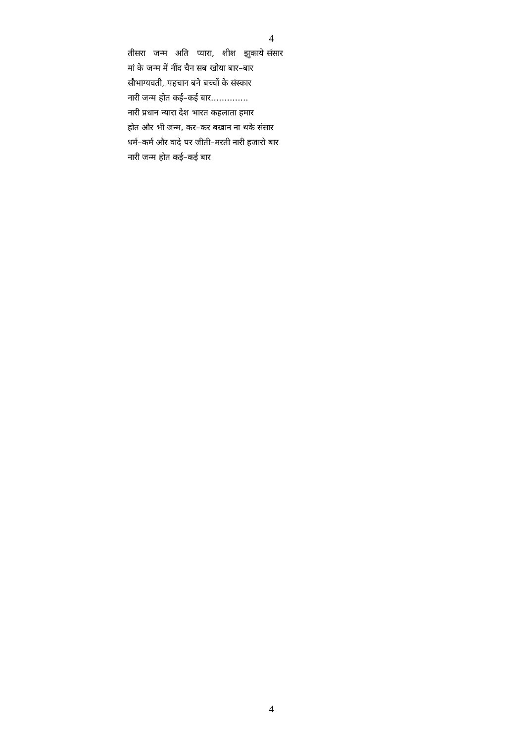4
तीसरा जन्म अति प्यारा, शीश झुकाये संसार
मां के जन्म में नींद चैन सब खोया बार–बार
सौभाग्यवती, पहचान बने बच्चों के संस्कार
नारी जन्म होत कई–कई बार..............
नारी प्रधान न्यारा देश भारत कहलाता हमार
होत और भी जन्म, कर–कर बखान ना थके संसार
धर्म–कर्म और वादे पर जीती–मरती नारी हजारो बार
नारी जन्म होत कई–कई बार
4